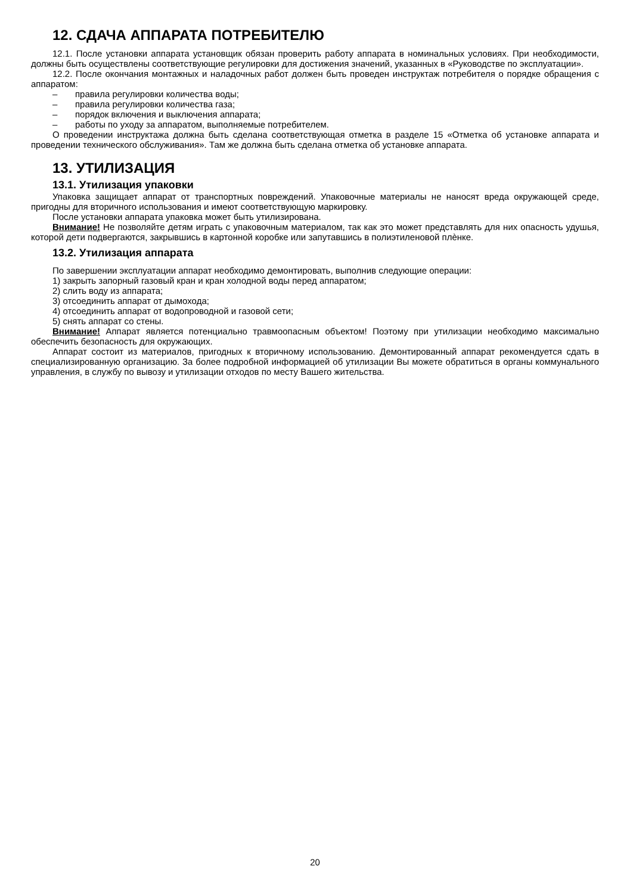12. СДАЧА АППАРАТА ПОТРЕБИТЕЛЮ
12.1. После установки аппарата установщик обязан проверить работу аппарата в номинальных условиях. При необходимости, должны быть осуществлены соответствующие регулировки для достижения значений, указанных в «Руководстве по эксплуатации».
12.2. После окончания монтажных и наладочных работ должен быть проведен инструктаж потребителя о порядке обращения с аппаратом:
– правила регулировки количества воды;
– правила регулировки количества газа;
– порядок включения и выключения аппарата;
– работы по уходу за аппаратом, выполняемые потребителем.
О проведении инструктажа должна быть сделана соответствующая отметка в разделе 15 «Отметка об установке аппарата и проведении технического обслуживания». Там же должна быть сделана отметка об установке аппарата.
13. УТИЛИЗАЦИЯ
13.1. Утилизация упаковки
Упаковка защищает аппарат от транспортных повреждений. Упаковочные материалы не наносят вреда окружающей среде, пригодны для вторичного использования и имеют соответствующую маркировку.
После установки аппарата упаковка может быть утилизирована.
Внимание! Не позволяйте детям играть с упаковочным материалом, так как это может представлять для них опасность удушья, которой дети подвергаются, закрывшись в картонной коробке или запутавшись в полиэтиленовой плѐнке.
13.2. Утилизация аппарата
По завершении эксплуатации аппарат необходимо демонтировать, выполнив следующие операции:
1) закрыть запорный газовый кран и кран холодной воды перед аппаратом;
2) слить воду из аппарата;
3) отсоединить аппарат от дымохода;
4) отсоединить аппарат от водопроводной и газовой сети;
5) снять аппарат со стены.
Внимание! Аппарат является потенциально травмоопасным объектом! Поэтому при утилизации необходимо максимально обеспечить безопасность для окружающих.
Аппарат состоит из материалов, пригодных к вторичному использованию. Демонтированный аппарат рекомендуется сдать в специализированную организацию. За более подробной информацией об утилизации Вы можете обратиться в органы коммунального управления, в службу по вывозу и утилизации отходов по месту Вашего жительства.
20